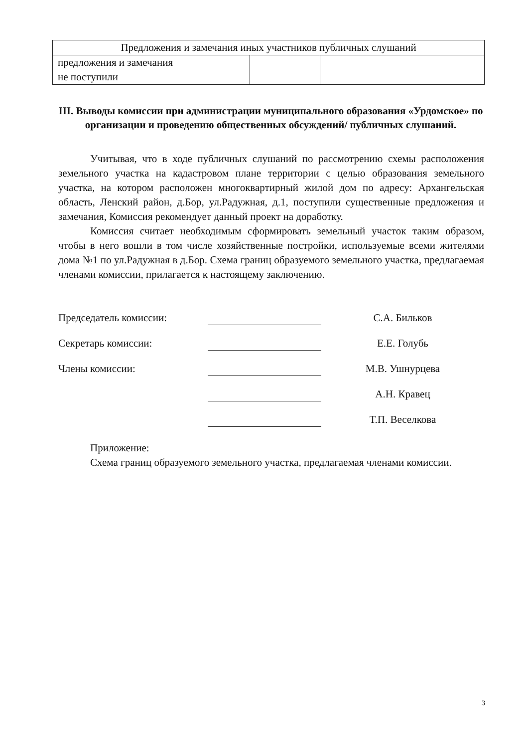| Предложения и замечания иных участников публичных слушаний | | |
| предложения и замечания не поступили | | |
III. Выводы комиссии при администрации муниципального образования «Урдомское» по организации и проведению общественных обсуждений/ публичных слушаний.
Учитывая, что в ходе публичных слушаний по рассмотрению схемы расположения земельного участка на кадастровом плане территории с целью образования земельного участка, на котором расположен многоквартирный жилой дом по адресу: Архангельская область, Ленский район, д.Бор, ул.Радужная, д.1, поступили существенные предложения и замечания, Комиссия рекомендует данный проект на доработку.
Комиссия считает необходимым сформировать земельный участок таким образом, чтобы в него вошли в том числе хозяйственные постройки, используемые всеми жителями дома №1 по ул.Радужная в д.Бор. Схема границ образуемого земельного участка, предлагаемая членами комиссии, прилагается к настоящему заключению.
Председатель комиссии:
С.А. Бильков
Секретарь комиссии:
Е.Е. Голубь
Члены комиссии:
М.В. Ушнурцева
А.Н. Кравец
Т.П. Веселкова
Приложение:
Схема границ образуемого земельного участка, предлагаемая членами комиссии.
3